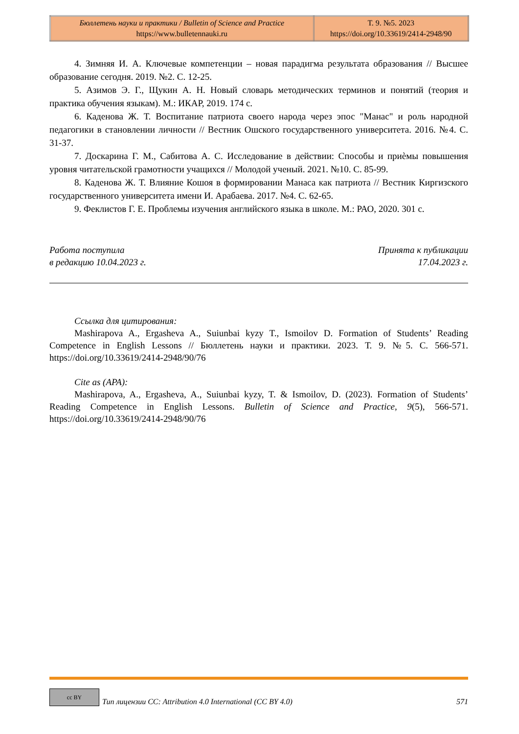| Бюллетень науки и практики / Bulletin of Science and Practice https://www.bulletennauki.ru | Т. 9. №5. 2023 https://doi.org/10.33619/2414-2948/90 |
4. Зимняя И. А. Ключевые компетенции – новая парадигма результата образования // Высшее образование сегодня. 2019. №2. С. 12-25.
5. Азимов Э. Г., Щукин А. Н. Новый словарь методических терминов и понятий (теория и практика обучения языкам). М.: ИКАР, 2019. 174 с.
6. Каденова Ж. Т. Воспитание патриота своего народа через эпос "Манас" и роль народной педагогики в становлении личности // Вестник Ошского государственного университета. 2016. №4. С. 31-37.
7. Доскарина Г. М., Сабитова А. С. Исследование в действии: Способы и приѐмы повышения уровня читательской грамотности учащихся // Молодой ученый. 2021. №10. С. 85-99.
8. Каденова Ж. Т. Влияние Кошоя в формировании Манаса как патриота // Вестник Киргизского государственного университета имени И. Арабаева. 2017. №4. С. 62-65.
9. Феклистов Г. Е. Проблемы изучения английского языка в школе. М.: РАО, 2020. 301 с.
Работа поступила
в редакцию 10.04.2023 г.
Принята к публикации
17.04.2023 г.
Ссылка для цитирования:
Mashirapova A., Ergasheva A., Suiunbai kyzy T., Ismoilov D. Formation of Students’ Reading Competence in English Lessons // Бюллетень науки и практики. 2023. Т. 9. №5. С. 566-571. https://doi.org/10.33619/2414-2948/90/76
Cite as (APA):
Mashirapova, A., Ergasheva, A., Suiunbai kyzy, T. & Ismoilov, D. (2023). Formation of Students’ Reading Competence in English Lessons. Bulletin of Science and Practice, 9(5), 566-571. https://doi.org/10.33619/2414-2948/90/76
cc BY
Тип лицензии CC: Attribution 4.0 International (CC BY 4.0)
571